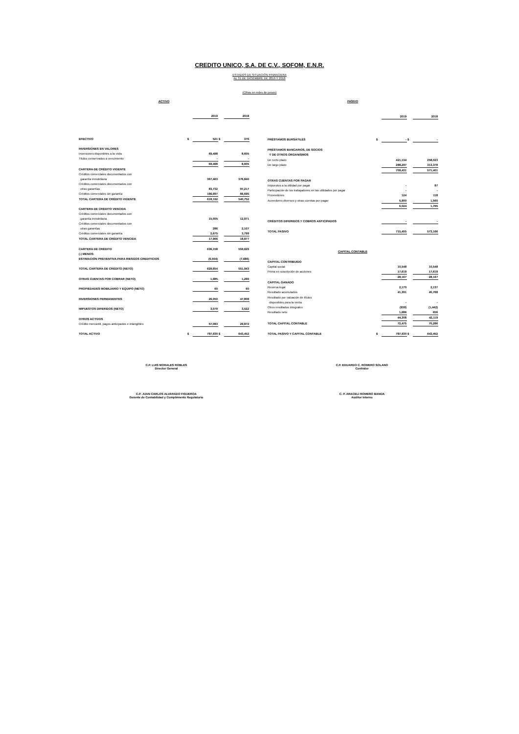CREDITO UNICO, S.A. DE C.V., SOFOM, E.N.R.
ESTADOS DE SITUACIÓN FINANCIERA
AL 31 DE DICIEMBRE DE 2019 Y 2018
(Cifras en miles de pesos)
| ACTIVO | | | | |
| --- | --- | --- | --- | --- |
| | | 2019 | | 2018 |
| EFECTIVO | $ | 521 | $ | 376 |
| INVERSIONES EN VALORES | | | | |
| Inversiones disponibles a la vista | | 69,498 | | 8,605 |
| Titulos conservados a vencimiento | | - | | - |
| | | 69,498 | | 8,605 |
| CARTERA DE CRÉDITO VIGENTE | | | | |
| Créditos comerciales documentados con | | | | |
| garantía inmobiliaria | | 367,463 | | 376,840 |
| Créditos comerciales documentados con | | | | |
| otras garantías | | 83,732 | | 97,217 |
| Créditos comerciales sin garantía | | 166,997 | | 66,695 |
| TOTAL CARTERA DE CRÉDITO VIGENTE | | 618,192 | | 540,752 |
| CARTERA DE CRÉDITO VENCIDA | | | | |
| Créditos comerciales documentados con | | | | |
| garantía inmobiliaria | | 15,005 | | 12,971 |
| Créditos comerciales documentados con | | | | |
| otras garantías | | 286 | | 2,107 |
| Créditos comerciales sin garantía | | 2,675 | | 3,799 |
| TOTAL CARTERA DE CRÉDITO VENCIDA | | 17,966 | | 18,877 |
| CARTERA DE CRÉDITO | | 636,158 | | 559,629 |
| (-) MENOS: | | | | |
| ESTIMACIÓN PREVENTIVA PARA RIESGOS CREDITICIOS | | (6,504) | | (7,686) |
| TOTAL CARTERA DE CRÉDITO (NETO) | | 629,654 | | 551,943 |
| OTRAS CUENTAS POR COBRAR (NETO) | | 1,985 | | 1,266 |
| PROPIEDADES MOBILIARIO Y EQUIPO (NETO) | | 60 | | 60 |
| INVERSIONES PERMANENTES | | 26,050 | | 47,808 |
| IMPUESTOS DIFERIDOS (NETO) | | 3,079 | | 3,522 |
| OTROS ACTIVOS | | | | |
| Crédito mercantil, pagos anticipados e intangibles | | 57,083 | | 29,872 |
| TOTAL ACTIVO | $ | 787,930 | $ | 643,452 |
| PASIVO | | | | |
| --- | --- | --- | --- | --- |
| | | 2019 | | 2018 |
| PRÉSTAMOS BURSÁTILES | $ | - | $ | - |
| PRÉSTAMOS BANCARIOS, DE SOCIOS | | | | |
| Y DE OTROS ORGANISMOS | | | | |
| De corto plazo | | 421,134 | | 258,023 |
| De largo plazo | | 288,297 | | 313,378 |
| | | 709,431 | | 571,401 |
| OTRAS CUENTAS POR PAGAR | | | | |
| Impuestos a la utilidad por pagar | | - | | 87 |
| Participación de los trabajadores en las utilidades por pagar | | - | | - |
| Proveedores | | 124 | | 118 |
| Acreedores diversos y otras cuentas por pagar | | 5,900 | | 1,560 |
| | | 6,024 | | 1,765 |
| CRÉDITOS DIFERIDOS Y COBROS ANTICIPADOS | | - | | - |
| TOTAL PASIVO | | 715,455 | | 573,166 |
| CAPITAL CONTABLE | | | | |
| CAPITAL CONTRIBUIDO | | | | |
| Capital social | | 10,548 | | 10,548 |
| Prima en suscripción de acciones | | 17,619 | | 17,619 |
| | | 28,167 | | 28,167 |
| CAPITAL GANADO | | | | |
| Reserva legal | | 2,170 | | 2,137 |
| Resultado acumulados | | 41,391 | | 40,768 |
| Resultado por valuación de títulos | | | | |
| disponibles para la venta | | - | | - |
| Otros resultados integrales | | (939) | | (1,442) |
| Resultado neto | | 1,686 | | 656 |
| | | 44,308 | | 42,119 |
| TOTAL CAPITAL CONTABLE | | 72,475 | | 70,286 |
| TOTAL PASIVO Y CAPITAL CONTABLE | $ | 787,930 | $ | 643,452 |
C.P. LUIS MORALES ROBLES
Director General
C.P. EDUARDO C. ROMERO SOLANO
Contralor
C.P. JUAN CARLOS ALVARADO FIGUEROA
Gerente de Contabilidad y Cumplimiento Regulatorio
C. P. ARACELI ROMERO BANDA
Auditor Interno